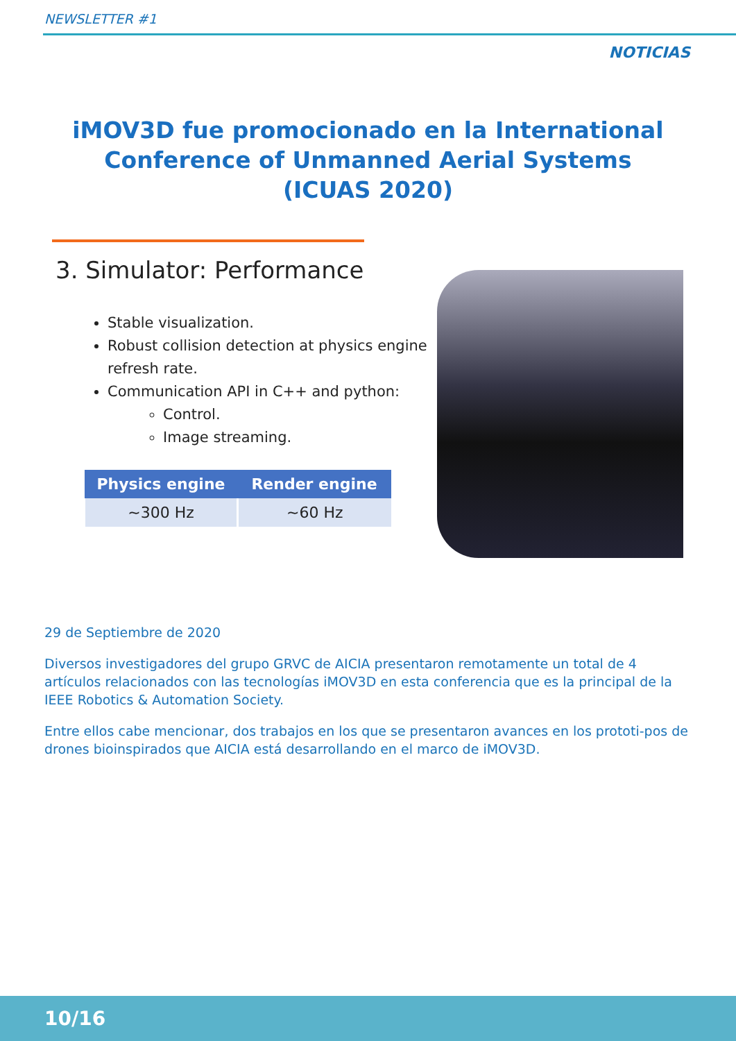NEWSLETTER #1
NOTICIAS
iMOV3D fue promocionado en la International Conference of Unmanned Aerial Systems (ICUAS 2020)
3. Simulator: Performance
Stable visualization.
Robust collision detection at physics engine refresh rate.
Communication API in C++ and python:
Control.
Image streaming.
| Physics engine | Render engine |
| --- | --- |
| ~300 Hz | ~60 Hz |
29 de Septiembre de 2020
Diversos investigadores del grupo GRVC de AICIA presentaron remotamente un total de 4 artículos relacionados con las tecnologías iMOV3D en esta conferencia que es la principal de la IEEE Robotics & Automation Society.
Entre ellos cabe mencionar, dos trabajos en los que se presentaron avances en los prototi-pos de drones bioinspirados que AICIA está desarrollando en el marco de iMOV3D.
10/16